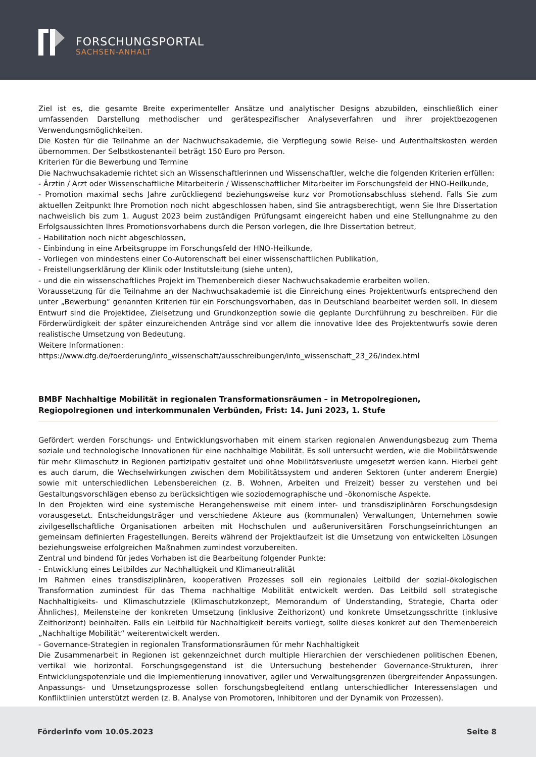FORSCHUNGSPORTAL
SACHSEN-ANHALT
Ziel ist es, die gesamte Breite experimenteller Ansätze und analytischer Designs abzubilden, einschließlich einer umfassenden Darstellung methodischer und gerätespezifischer Analyseverfahren und ihrer projektbezogenen Verwendungsmöglichkeiten.
Die Kosten für die Teilnahme an der Nachwuchsakademie, die Verpflegung sowie Reise- und Aufenthaltskosten werden übernommen. Der Selbstkostenanteil beträgt 150 Euro pro Person.
Kriterien für die Bewerbung und Termine
Die Nachwuchsakademie richtet sich an Wissenschaftlerinnen und Wissenschaftler, welche die folgenden Kriterien erfüllen:
- Ärztin / Arzt oder Wissenschaftliche Mitarbeiterin / Wissenschaftlicher Mitarbeiter im Forschungsfeld der HNO-Heilkunde,
- Promotion maximal sechs Jahre zurückliegend beziehungsweise kurz vor Promotionsabschluss stehend. Falls Sie zum aktuellen Zeitpunkt Ihre Promotion noch nicht abgeschlossen haben, sind Sie antragsberechtigt, wenn Sie Ihre Dissertation nachweislich bis zum 1. August 2023 beim zuständigen Prüfungsamt eingereicht haben und eine Stellungnahme zu den Erfolgsaussichten Ihres Promotionsvorhabens durch die Person vorlegen, die Ihre Dissertation betreut,
- Habilitation noch nicht abgeschlossen,
- Einbindung in eine Arbeitsgruppe im Forschungsfeld der HNO-Heilkunde,
- Vorliegen von mindestens einer Co-Autorenschaft bei einer wissenschaftlichen Publikation,
- Freistellungserklärung der Klinik oder Institutsleitung (siehe unten),
- und die ein wissenschaftliches Projekt im Themenbereich dieser Nachwuchsakademie erarbeiten wollen.
Voraussetzung für die Teilnahme an der Nachwuchsakademie ist die Einreichung eines Projektentwurfs entsprechend den unter „Bewerbung“ genannten Kriterien für ein Forschungsvorhaben, das in Deutschland bearbeitet werden soll. In diesem Entwurf sind die Projektidee, Zielsetzung und Grundkonzeption sowie die geplante Durchführung zu beschreiben. Für die Förderwürdigkeit der später einzureichenden Anträge sind vor allem die innovative Idee des Projektentwurfs sowie deren realistische Umsetzung von Bedeutung.
Weitere Informationen:
https://www.dfg.de/foerderung/info_wissenschaft/ausschreibungen/info_wissenschaft_23_26/index.html
BMBF Nachhaltige Mobilität in regionalen Transformationsräumen – in Metropolregionen, Regiopolregionen und interkommunalen Verbünden, Frist: 14. Juni 2023, 1. Stufe
Gefördert werden Forschungs- und Entwicklungsvorhaben mit einem starken regionalen Anwendungsbezug zum Thema soziale und technologische Innovationen für eine nachhaltige Mobilität. Es soll untersucht werden, wie die Mobilitätswende für mehr Klimaschutz in Regionen partizipativ gestaltet und ohne Mobilitätsverluste umgesetzt werden kann. Hierbei geht es auch darum, die Wechselwirkungen zwischen dem Mobilitätssystem und anderen Sektoren (unter anderem Energie) sowie mit unterschiedlichen Lebensbereichen (z. B. Wohnen, Arbeiten und Freizeit) besser zu verstehen und bei Gestaltungsvorschlägen ebenso zu berücksichtigen wie soziodemographische und -ökonomische Aspekte.
In den Projekten wird eine systemische Herangehensweise mit einem inter- und transdisziplinären Forschungsdesign vorausgesetzt. Entscheidungsträger und verschiedene Akteure aus (kommunalen) Verwaltungen, Unternehmen sowie zivilgesellschaftliche Organisationen arbeiten mit Hochschulen und außeruniversitären Forschungseinrichtungen an gemeinsam definierten Fragestellungen. Bereits während der Projektlaufzeit ist die Umsetzung von entwickelten Lösungen beziehungsweise erfolgreichen Maßnahmen zumindest vorzubereiten.
Zentral und bindend für jedes Vorhaben ist die Bearbeitung folgender Punkte:
- Entwicklung eines Leitbildes zur Nachhaltigkeit und Klimaneutralität
Im Rahmen eines transdisziplinären, kooperativen Prozesses soll ein regionales Leitbild der sozial-ökologischen Transformation zumindest für das Thema nachhaltige Mobilität entwickelt werden. Das Leitbild soll strategische Nachhaltigkeits- und Klimaschutzziele (Klimaschutzkonzept, Memorandum of Understanding, Strategie, Charta oder Ähnliches), Meilensteine der konkreten Umsetzung (inklusive Zeithorizont) und konkrete Umsetzungsschritte (inklusive Zeithorizont) beinhalten. Falls ein Leitbild für Nachhaltigkeit bereits vorliegt, sollte dieses konkret auf den Themenbereich „Nachhaltige Mobilität“ weiterentwickelt werden.
- Governance-Strategien in regionalen Transformationsräumen für mehr Nachhaltigkeit
Die Zusammenarbeit in Regionen ist gekennzeichnet durch multiple Hierarchien der verschiedenen politischen Ebenen, vertikal wie horizontal. Forschungsgegenstand ist die Untersuchung bestehender Governance-Strukturen, ihrer Entwicklungspotenziale und die Implementierung innovativer, agiler und Verwaltungsgrenzen übergreifender Anpassungen. Anpassungs- und Umsetzungsprozesse sollen forschungsbegleitend entlang unterschiedlicher Interessenslagen und Konfliktlinien unterstützt werden (z. B. Analyse von Promotoren, Inhibitoren und der Dynamik von Prozessen).
Förderinfo vom 10.05.2023 Seite 8